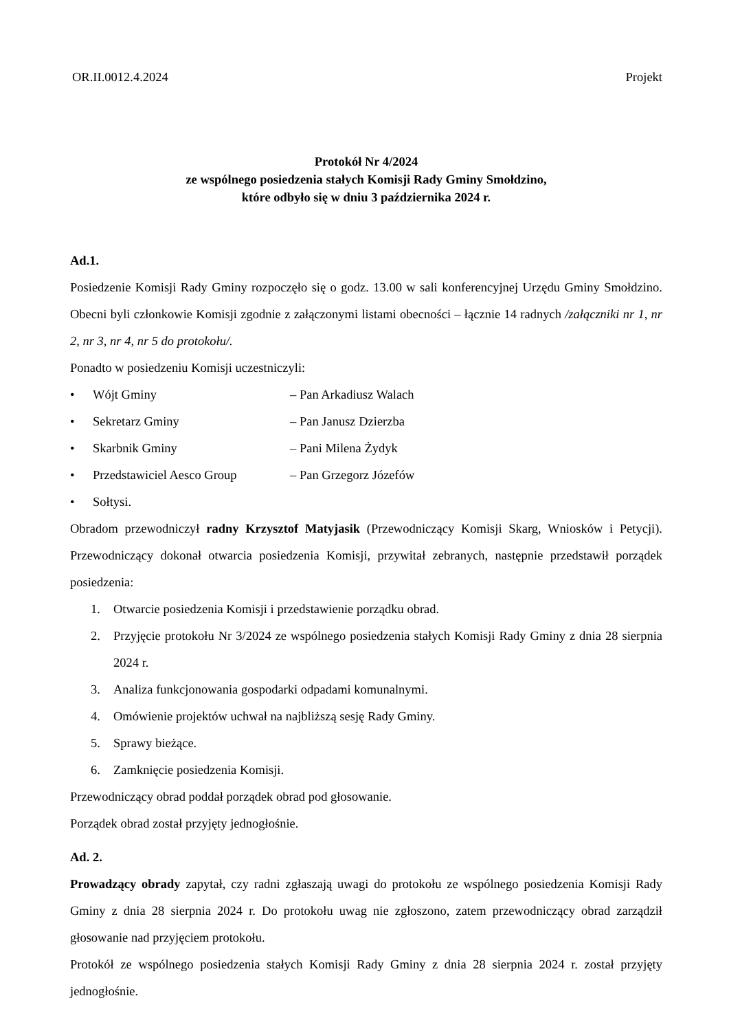OR.II.0012.4.2024 Projekt
Protokół Nr 4/2024
ze wspólnego posiedzenia stałych Komisji Rady Gminy Smołdzino,
które odbyło się w dniu 3 października 2024 r.
Ad.1.
Posiedzenie Komisji Rady Gminy rozpoczęło się o godz. 13.00 w sali konferencyjnej Urzędu Gminy Smołdzino. Obecni byli członkowie Komisji zgodnie z załączonymi listami obecności – łącznie 14 radnych /załączniki nr 1, nr 2, nr 3, nr 4, nr 5 do protokołu/.
Ponadto w posiedzeniu Komisji uczestniczyli:
• Wójt Gminy – Pan Arkadiusz Walach
• Sekretarz Gminy – Pan Janusz Dzierzba
• Skarbnik Gminy – Pani Milena Żydyk
• Przedstawiciel Aesco Group – Pan Grzegorz Józefów
• Sołtysi.
Obradom przewodniczył radny Krzysztof Matyjasik (Przewodniczący Komisji Skarg, Wniosków i Petycji). Przewodniczący dokonał otwarcia posiedzenia Komisji, przywitał zebranych, następnie przedstawił porządek posiedzenia:
1. Otwarcie posiedzenia Komisji i przedstawienie porządku obrad.
2. Przyjęcie protokołu Nr 3/2024 ze wspólnego posiedzenia stałych Komisji Rady Gminy z dnia 28 sierpnia 2024 r.
3. Analiza funkcjonowania gospodarki odpadami komunalnymi.
4. Omówienie projektów uchwał na najbliższą sesję Rady Gminy.
5. Sprawy bieżące.
6. Zamknięcie posiedzenia Komisji.
Przewodniczący obrad poddał porządek obrad pod głosowanie.
Porządek obrad został przyjęty jednogłośnie.
Ad. 2.
Prowadzący obrady zapytał, czy radni zgłaszają uwagi do protokołu ze wspólnego posiedzenia Komisji Rady Gminy z dnia 28 sierpnia 2024 r. Do protokołu uwag nie zgłoszono, zatem przewodniczący obrad zarządził głosowanie nad przyjęciem protokołu.
Protokół ze wspólnego posiedzenia stałych Komisji Rady Gminy z dnia 28 sierpnia 2024 r. został przyjęty jednogłośnie.